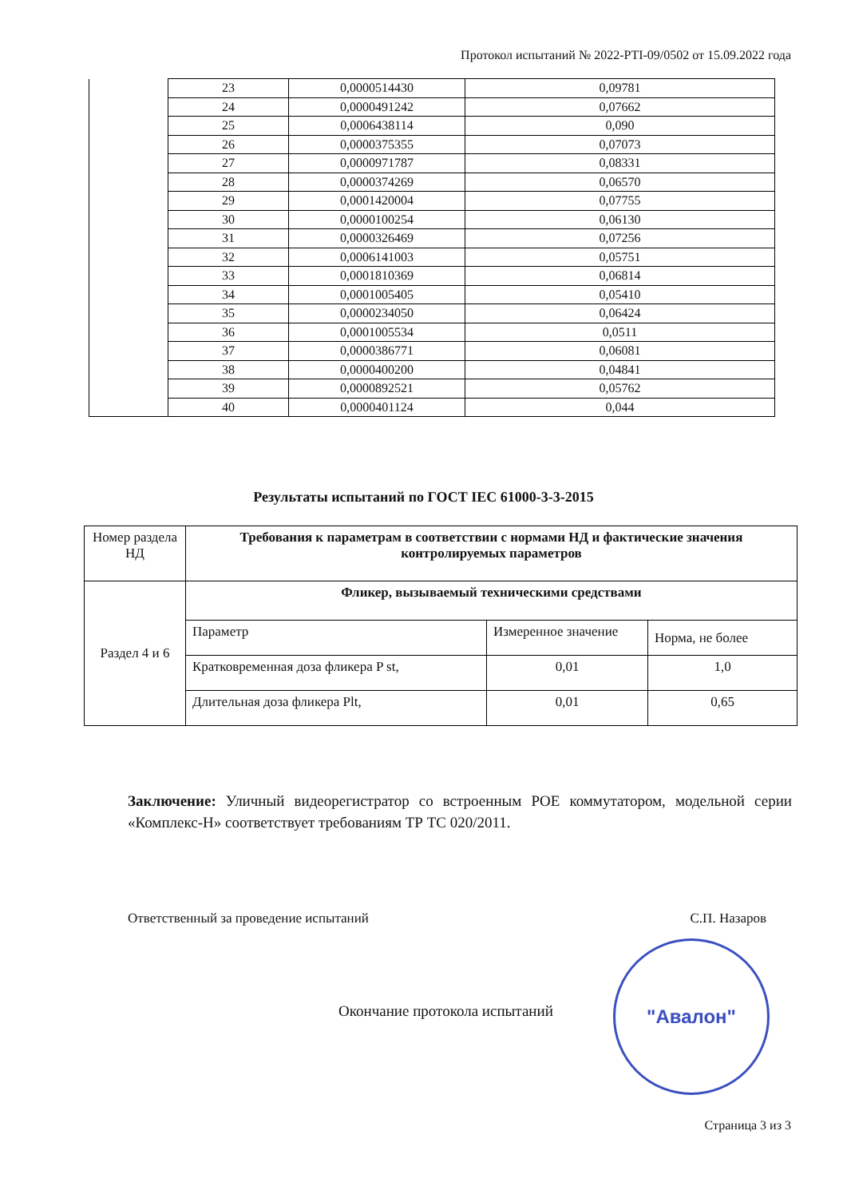Протокол испытаний № 2022-PTI-09/0502 от 15.09.2022 года
| | 23 | 0,0000514430 | 0,09781 |
| | 24 | 0,0000491242 | 0,07662 |
| | 25 | 0,0006438114 | 0,090 |
| | 26 | 0,0000375355 | 0,07073 |
| | 27 | 0,0000971787 | 0,08331 |
| | 28 | 0,0000374269 | 0,06570 |
| | 29 | 0,0001420004 | 0,07755 |
| | 30 | 0,0000100254 | 0,06130 |
| | 31 | 0,0000326469 | 0,07256 |
| | 32 | 0,0006141003 | 0,05751 |
| | 33 | 0,0001810369 | 0,06814 |
| | 34 | 0,0001005405 | 0,05410 |
| | 35 | 0,0000234050 | 0,06424 |
| | 36 | 0,0001005534 | 0,0511 |
| | 37 | 0,0000386771 | 0,06081 |
| | 38 | 0,0000400200 | 0,04841 |
| | 39 | 0,0000892521 | 0,05762 |
| | 40 | 0,0000401124 | 0,044 |
Результаты испытаний по ГОСТ IEC 61000-3-3-2015
| Номер раздела НД | Требования к параметрам в соответствии с нормами НД и фактические значения контролируемых параметров | | |
| Раздел 4 и 6 | Фликер, вызываемый техническими средствами | | |
| | Параметр | Измеренное значение | Норма, не более |
| | Кратковременная доза фликера P st, | 0,01 | 1,0 |
| | Длительная доза фликера Plt, | 0,01 | 0,65 |
Заключение: Уличный видеорегистратор со встроенным POE коммутатором, модельной серии «Комплекс-Н» соответствует требованиям ТР ТС 020/2011.
Ответственный за проведение испытаний С.П. Назаров
"Авалон"
Окончание протокола испытаний
Страница 3 из 3